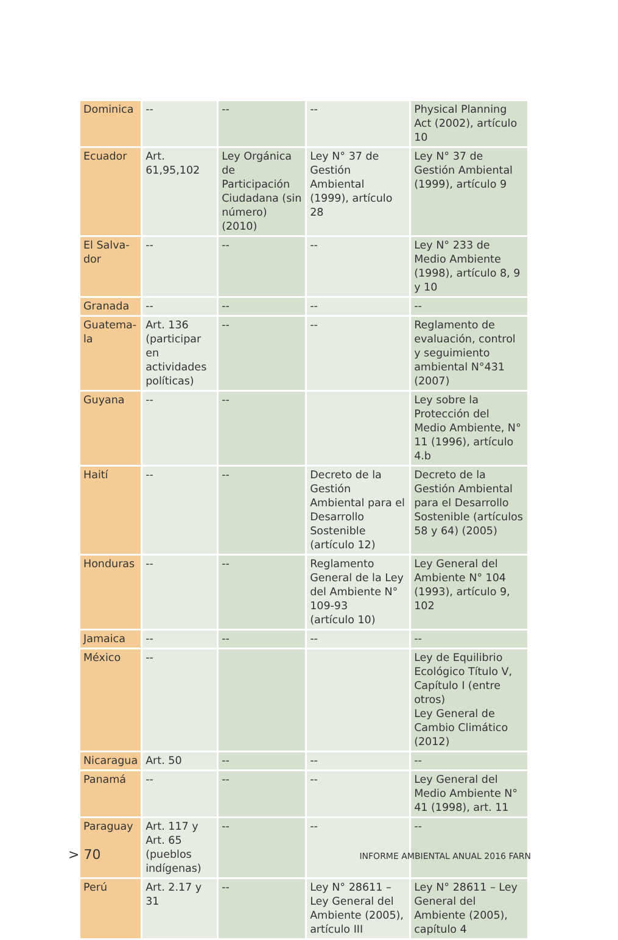| Dominica | -- | -- | -- | Physical Planning Act (2002), artículo 10 |
| Ecuador | Art. 61,95,102 | Ley Orgánica de Participación Ciudadana (sin número) (2010) | Ley N° 37 de Gestión Ambiental (1999), artículo 28 | Ley N° 37 de Gestión Ambiental (1999), artículo 9 |
| El Salva-dor | -- | -- | -- | Ley N° 233 de Medio Ambiente (1998), artículo 8, 9 y 10 |
| Granada | -- | -- | -- | -- |
| Guatema-la | Art. 136 (participar en actividades políticas) | -- | -- | Reglamento de evaluación, control y seguimiento ambiental N°431 (2007) |
| Guyana | -- | -- | | Ley sobre la Protección del Medio Ambiente, N° 11 (1996), artículo 4.b |
| Haití | -- | -- | Decreto de la Gestión Ambiental para el Desarrollo Sostenible (artículo 12) | Decreto de la Gestión Ambiental para el Desarrollo Sostenible (artículos 58 y 64) (2005) |
| Honduras | -- | -- | Reglamento General de la Ley del Ambiente N° 109-93 (artículo 10) | Ley General del Ambiente N° 104 (1993), artículo 9, 102 |
| Jamaica | -- | -- | -- | -- |
| México | -- | | | Ley de Equilibrio Ecológico Título V, Capítulo I (entre otros) Ley General de Cambio Climático (2012) |
| Nicaragua | Art. 50 | -- | -- | -- |
| Panamá | -- | -- | -- | Ley General del Medio Ambiente N° 41 (1998), art. 11 |
| Paraguay | Art. 117 y Art. 65 (pueblos indígenas) | -- | -- | -- |
| Perú | Art. 2.17 y 31 | -- | Ley N° 28611 – Ley General del Ambiente (2005), artículo III | Ley N° 28611 – Ley General del Ambiente (2005), capítulo 4 |
> 70 INFORME AMBIENTAL ANUAL 2016 FARN